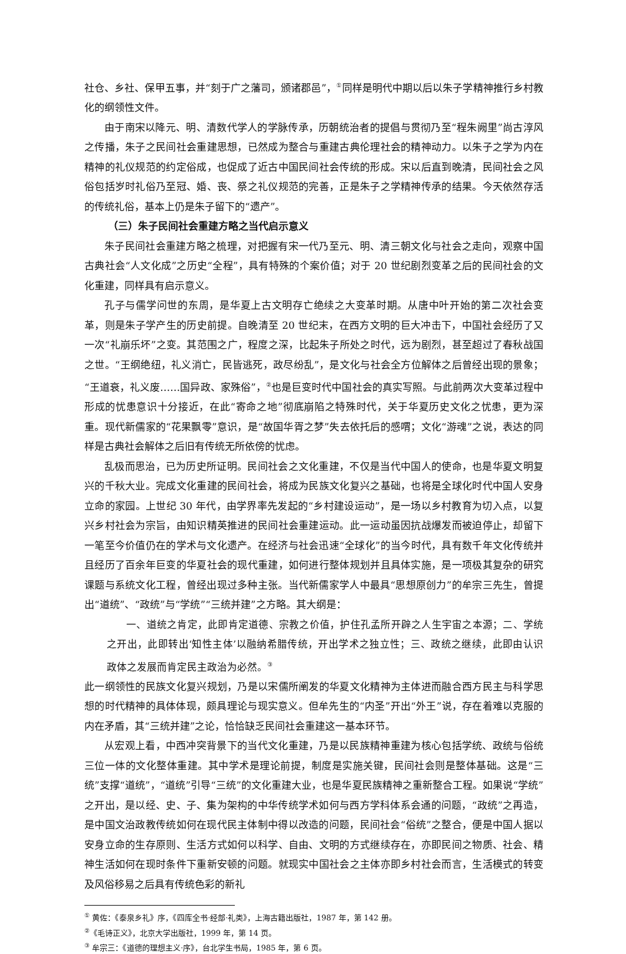社仓、乡社、保甲五事，并“刻于广之藩司，颁诸郡邑”，<sup>①</sup>同样是明代中期以后以朱子学精神推行乡村教化的纲领性文件。
由于南宋以降元、明、清数代学人的学脉传承，历朝统治者的提倡与贯彻乃至“程朱阙里”尚古淳风之传播，朱子之民间社会重建思想，已然成为整合与重建古典伦理社会的精神动力。以朱子之学为内在精神的礼仪规范的约定俗成，也促成了近古中国民间社会传统的形成。宋以后直到晚清，民间社会之风俗包括岁时礼俗乃至冠、婚、丧、祭之礼仪规范的完善，正是朱子之学精神传承的结果。今天依然存活的传统礼俗，基本上仍是朱子留下的“遗产”。
（三）朱子民间社会重建方略之当代启示意义
朱子民间社会重建方略之梳理，对把握有宋一代乃至元、明、清三朝文化与社会之走向，观察中国古典社会“人文化成”之历史“全程”，具有特殊的个案价值；对于 20 世纪剧烈变革之后的民间社会的文化重建，同样具有启示意义。
孔子与儒学问世的东周，是华夏上古文明存亡绝续之大变革时期。从唐中叶开始的第二次社会变革，则是朱子学产生的历史前提。自晚清至 20 世纪末，在西方文明的巨大冲击下，中国社会经历了又一次“礼崩乐坏”之变。其范围之广，程度之深，比起朱子所处之时代，远为剧烈，甚至超过了春秋战国之世。“王纲绝纽，礼义消亡，民皆逃死，政尽纷乱”，是文化与社会全方位解体之后曾经出现的景象；“王道衰，礼义废……国异政、家殊俗”，<sup>②</sup>也是巨变时代中国社会的真实写照。与此前两次大变革过程中形成的忧患意识十分接近，在此“寄命之地”彻底崩陷之特殊时代，关于华夏历史文化之忧患，更为深重。现代新儒家的“花果飘零”意识，是“故国华胥之梦”失去依托后的感喟；文化“游魂”之说，表达的同样是古典社会解体之后旧有传统无所依傍的忧虑。
乱极而思治，已为历史所证明。民间社会之文化重建，不仅是当代中国人的使命，也是华夏文明复兴的千秋大业。完成文化重建的民间社会，将成为民族文化复兴之基础，也将是全球化时代中国人安身立命的家园。上世纪 30 年代，由学界率先发起的“乡村建设运动”，是一场以乡村教育为切入点，以复兴乡村社会为宗旨，由知识精英推进的民间社会重建运动。此一运动虽因抗战爆发而被迫停止，却留下一笔至今价值仍在的学术与文化遗产。在经济与社会迅速“全球化”的当今时代，具有数千年文化传统并且经历了百余年巨变的华夏社会的现代重建，如何进行整体规划并且具体实施，是一项极其复杂的研究课题与系统文化工程，曾经出现过多种主张。当代新儒家学人中最具“思想原创力”的牟宗三先生，曾提出“道统”、“政统”与“学统”“三统并建”之方略。其大纲是：
一、道统之肯定，此即肯定道德、宗教之价值，护住孔孟所开辟之人生宇宙之本源；二、学统之开出，此即转出‘知性主体’以融纳希腊传统，开出学术之独立性；三、政统之继续，此即由认识政体之发展而肯定民主政治为必然。<sup>③</sup>
此一纲领性的民族文化复兴规划，乃是以宋儒所阐发的华夏文化精神为主体进而融合西方民主与科学思想的时代精神的具体体现，颇具理论与现实意义。但牟先生的“内圣”开出“外王”说，存在着难以克服的内在矛盾，其“三统并建”之论，恰恰缺乏民间社会重建这一基本环节。
从宏观上看，中西冲突背景下的当代文化重建，乃是以民族精神重建为核心包括学统、政统与俗统三位一体的文化整体重建。其中学术是理论前提，制度是实施关键，民间社会则是整体基础。这是“三统”支撑“道统”，“道统”引导“三统”的文化重建大业，也是华夏民族精神之重新整合工程。如果说“学统”之开出，是以经、史、子、集为架构的中华传统学术如何与西方学科体系会通的问题，“政统”之再造，是中国文治政教传统如何在现代民主体制中得以改造的问题，民间社会“俗统”之整合，便是中国人据以安身立命的生存原则、生活方式如何以科学、自由、文明的方式继续存在，亦即民间之物质、社会、精神生活如何在现时条件下重新安顿的问题。就现实中国社会之主体亦即乡村社会而言，生活模式的转变及风俗移易之后具有传统色彩的新礼
<sup>①</sup> 黄佐：《泰泉乡礼》序，《四库全书·经部·礼类》，上海古籍出版社，1987 年，第 142 册。
<sup>②</sup>《毛诗正义》，北京大学出版社，1999 年，第 14 页。
<sup>③</sup> 牟宗三：《道德的理想主义·序》，台北学生书局，1985 年，第 6 页。